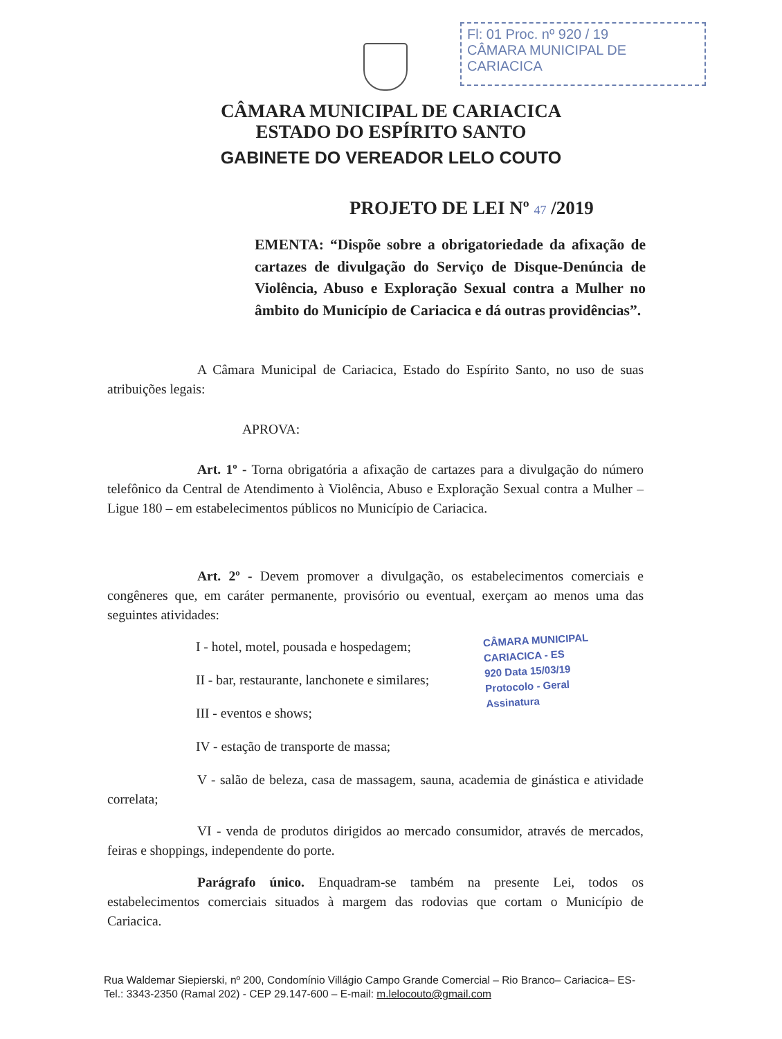Fl: 01 Proc. nº 920 / 19
CÂMARA MUNICIPAL DE CARIACICA
CÂMARA MUNICIPAL DE CARIACICA
ESTADO DO ESPÍRITO SANTO
GABINETE DO VEREADOR LELO COUTO
PROJETO DE LEI Nº 47 /2019
EMENTA: “Dispõe sobre a obrigatoriedade da afixação de cartazes de divulgação do Serviço de Disque-Denúncia de Violência, Abuso e Exploração Sexual contra a Mulher no âmbito do Município de Cariacica e dá outras providências”.
A Câmara Municipal de Cariacica, Estado do Espírito Santo, no uso de suas atribuições legais:
APROVA:
Art. 1º - Torna obrigatória a afixação de cartazes para a divulgação do número telefônico da Central de Atendimento à Violência, Abuso e Exploração Sexual contra a Mulher – Ligue 180 – em estabelecimentos públicos no Município de Cariacica.
Art. 2º - Devem promover a divulgação, os estabelecimentos comerciais e congêneres que, em caráter permanente, provisório ou eventual, exerçam ao menos uma das seguintes atividades:
I - hotel, motel, pousada e hospedagem;
II - bar, restaurante, lanchonete e similares;
III - eventos e shows;
IV - estação de transporte de massa;
V - salão de beleza, casa de massagem, sauna, academia de ginástica e atividade correlata;
VI - venda de produtos dirigidos ao mercado consumidor, através de mercados, feiras e shoppings, independente do porte.
Parágrafo único. Enquadram-se também na presente Lei, todos os estabelecimentos comerciais situados à margem das rodovias que cortam o Município de Cariacica.
CÂMARA MUNICIPAL
CARIACICA - ES
920 Data 15/03/19
Protocolo - Geral
Assinatura
Rua Waldemar Siepierski, nº 200, Condomínio Villágio Campo Grande Comercial – Rio Branco– Cariacica– ES- Tel.: 3343-2350 (Ramal 202) - CEP 29.147-600 – E-mail: m.lelocouto@gmail.com